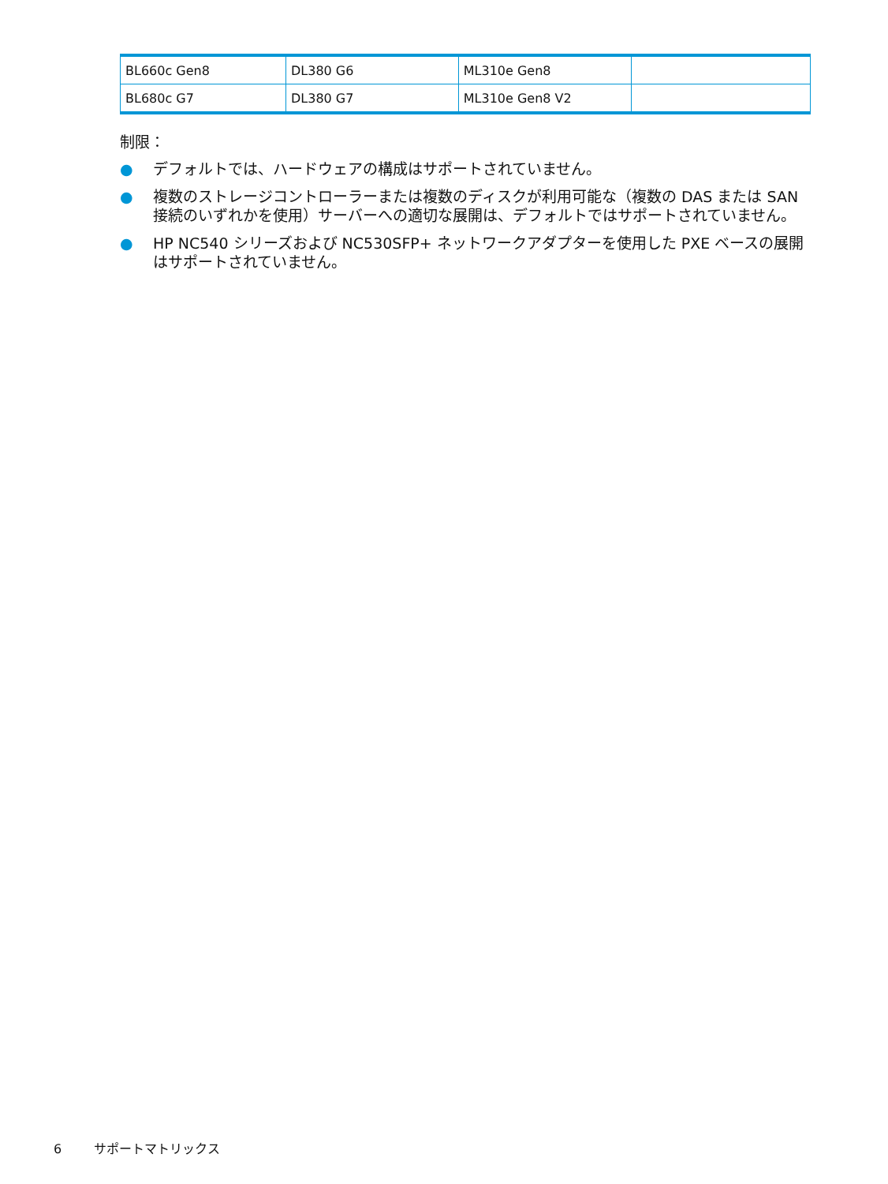| BL660c Gen8 | DL380 G6 | ML310e Gen8 | |
| BL680c G7 | DL380 G7 | ML310e Gen8 V2 | |
制限：
● デフォルトでは、ハードウェアの構成はサポートされていません。
● 複数のストレージコントローラーまたは複数のディスクが利用可能な（複数の DAS または SAN 接続のいずれかを使用）サーバーへの適切な展開は、デフォルトではサポートされていません。
● HP NC540 シリーズおよび NC530SFP+ ネットワークアダプターを使用した PXE ベースの展開はサポートされていません。
6 サポートマトリックス